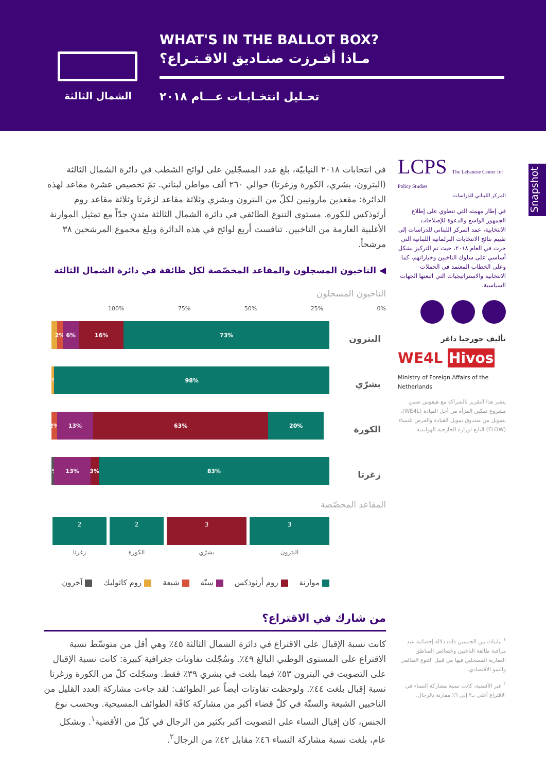WHAT'S IN THE BALLOT BOX?
مـاذا أفـرزت صنـاديق الاقـتـراع؟
تحـليل انتخـابـات عـــام ٢٠١٨
الشمال الثالثة
Snapshot
في انتخابات ٢٠١٨ النيابيّة، بلغ عدد المسجّلين على لوائح الشطب في دائرة الشمال الثالثة (البترون، بشري، الكورة وزغرتا) حوالي ٢٦٠ ألف مواطن لبناني. تمّ تخصيص عشرة مقاعد لهذه الدائرة: مقعدين مارونيين لكلّ من البترون وبشري وثلاثة مقاعد لزغرتا وثلاثة مقاعد روم أرثوذكس للكورة. مستوى التنوع الطائفي في دائرة الشمال الثالثة متدنٍ جدّاً مع تمثيل الموارنة الأغلبية العارمة من الناخبين. تنافست أربع لوائح في هذه الدائرة وبلغ مجموع المرشحين ٣٨ مرشحاً.
◀ الناخبون المسجلون والمقاعد المخصّصة لكل طائفة في دائرة الشمال الثالثة
الناخبون المسجلون
100% 75% 50% 25% 0%
البترون
2% 6% 16% 73%
بشرّي
1% 98%
الكورة
2% 13% 63% 20%
زغرتا
1% 13% 3% 83%
المقاعد المخصّصة
3
البترون
3
بشرّي
2
الكورة
2
زغرتا
موارنة روم أرثوذكس سنّة شيعة روم كاثوليك آخرون
من شارك في الاقتراع؟
كانت نسبة الإقبال على الاقتراع في دائرة الشمال الثالثة ٤٥٪ وهي أقل من متوسّط نسبة الاقتراع على المستوى الوطني البالغ ٤٩٪. وسُجّلت تفاوتات جغرافية كبيرة: كانت نسبة الإقبال على التصويت في البترون ٥٣٪ فيما بلغت في بشري ٣٩٪ فقط. وسجّلت كلّ من الكورة وزغرتا نسبة إقبال بلغت ٤٤٪. ولوحظت تفاوتات أيضاً عبر الطوائف: لقد جاءت مشاركة العدد القليل من الناخبين الشيعة والسنّة في كلّ قضاء أكبر من مشاركة كافّة الطوائف المسيحية. وبحسب نوع الجنس، كان إقبال النساء على التصويت أكبر بكثير من الرجال في كلّ من الأقضية<sup>١</sup>. وبشكل عام، بلغت نسبة مشاركة النساء ٤٦٪ مقابل ٤٢٪ من الرجال<sup>٢</sup>.
LCPS The Lebanese Center for Policy Studies
المركز اللبناني للدراسات
في إطار مهمته التي تنطوي على إطلاع الجمهور الواسع والدعوة للإصلاحات الانتخابية، عمد المركز اللبناني للدراسات إلى تقييم نتائج الانتخابات البرلمانية اللبنانية التي جرت في العام ٢٠١٨، حيث تم التركيز بشكل أساسي على سلوك الناخبين وخياراتهم، كما وعلى الخطاب المعتمد في الحملات الانتخابية والاستراتيجيات التي اتبعتها الجهات السياسية.
تأليف جورجيا داغر
WE4L Hivos
Ministry of Foreign Affairs of the Netherlands
ينشر هذا التقرير بالشراكة مع هيفوس ضمن مشروع تمكين المرأة من أجل القيادة (WE4L)، بتمويل من صندوق تمويل القيادة والفرص للنساء (FLOW) التابع لوزارة الخارجية الهولندية.
<sup>١</sup> تباينات بين الجنسين ذات دلالة إحصائية عند مراقبة طائفة الناخبين وخصائص المناطق العقارية المسجلين فيها من قبيل التنوع الطائفي والنمو الاقتصادي.
<sup>٢</sup> عبر الأقضية، كانت نسبة مشاركة النساء في الاقتراع أعلى بـ٢ إلى ٦٪ مقارنة بالرجال.